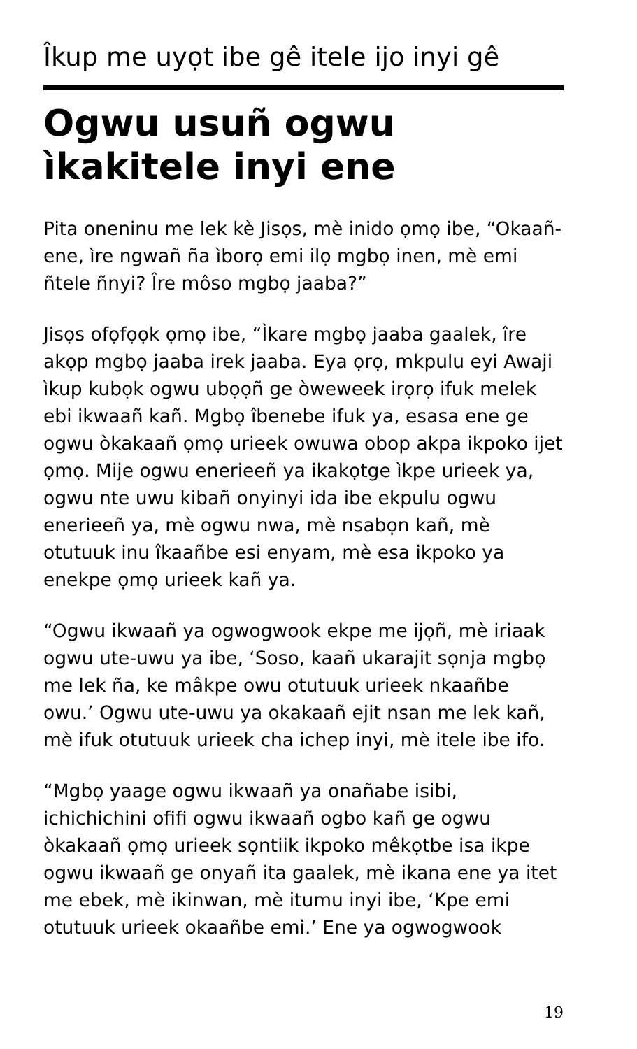Îkup me uyọt ibe gê itele ijo inyi gê
Ogwu usuñ ogwu ìkakitele inyi ene
Pita oneninu me lek kè Jisọs, mè inido ọmọ ibe, “Okaañ-ene, ìre ngwañ ña ìborọ emi ilọ mgbọ inen, mè emi ñtele ñnyi? Îre môso mgbọ jaaba?”
Jisọs ofọfọọk ọmọ ibe, “Ìkare mgbọ jaaba gaalek, îre akọp mgbọ jaaba irek jaaba. Eya ọrọ, mkpulu eyi Awaji ìkup kubọk ogwu ubọọñ ge òweweek irọrọ ifuk melek ebi ikwaañ kañ. Mgbọ îbenebe ifuk ya, esasa ene ge ogwu òkakaañ ọmọ urieek owuwa obop akpa ikpoko ijet ọmọ. Mije ogwu enerieeñ ya ikakọtge ìkpe urieek ya, ogwu nte uwu kibañ onyinyi ida ibe ekpulu ogwu enerieeñ ya, mè ogwu nwa, mè nsabọn kañ, mè otutuuk inu îkaañbe esi enyam, mè esa ikpoko ya enekpe ọmọ urieek kañ ya.
“Ogwu ikwaañ ya ogwogwook ekpe me ijọñ, mè iriaak ogwu ute-uwu ya ibe, ‘Soso, kaañ ukarajit sọnja mgbọ me lek ña, ke mâkpe owu otutuuk urieek nkaañbe owu.’ Ogwu ute-uwu ya okakaañ ejit nsan me lek kañ, mè ifuk otutuuk urieek cha ichep inyi, mè itele ibe ifo.
“Mgbọ yaage ogwu ikwaañ ya onañabe isibi, ichichichini ofifi ogwu ikwaañ ogbo kañ ge ogwu òkakaañ ọmọ urieek sọntiik ikpoko mêkọtbe isa ikpe ogwu ikwaañ ge onyañ ita gaalek, mè ikana ene ya itet me ebek, mè ikinwan, mè itumu inyi ibe, ‘Kpe emi otutuuk urieek okaañbe emi.’ Ene ya ogwogwook
19